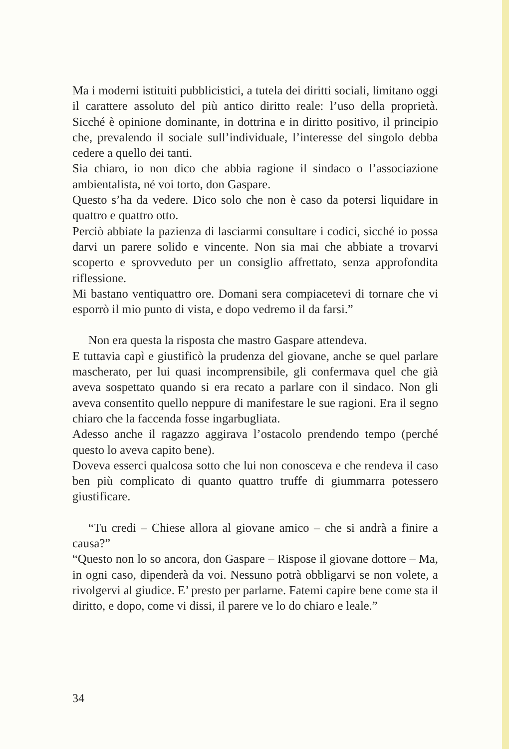Ma i moderni istituiti pubblicistici, a tutela dei diritti sociali, limitano oggi il carattere assoluto del più antico diritto reale: l’uso della proprietà. Sicché è opinione dominante, in dottrina e in diritto positivo, il principio che, prevalendo il sociale sull’individuale, l’interesse del singolo debba cedere a quello dei tanti.
Sia chiaro, io non dico che abbia ragione il sindaco o l’associazione ambientalista, né voi torto, don Gaspare.
Questo s’ha da vedere. Dico solo che non è caso da potersi liquidare in quattro e quattro otto.
Perciò abbiate la pazienza di lasciarmi consultare i codici, sicché io possa darvi un parere solido e vincente. Non sia mai che abbiate a trovarvi scoperto e sprovveduto per un consiglio affrettato, senza approfondita riflessione.
Mi bastano ventiquattro ore. Domani sera compiacetevi di tornare che vi esporrò il mio punto di vista, e dopo vedremo il da farsi.”
Non era questa la risposta che mastro Gaspare attendeva.
E tuttavia capì e giustificò la prudenza del giovane, anche se quel parlare mascherato, per lui quasi incomprensibile, gli confermava quel che già aveva sospettato quando si era recato a parlare con il sindaco. Non gli aveva consentito quello neppure di manifestare le sue ragioni. Era il segno chiaro che la faccenda fosse ingarbugliata.
Adesso anche il ragazzo aggirava l’ostacolo prendendo tempo (perché questo lo aveva capito bene).
Doveva esserci qualcosa sotto che lui non conosceva e che rendeva il caso ben più complicato di quanto quattro truffe di giummarra potessero giustificare.
“Tu credi – Chiese allora al giovane amico – che si andrà a finire a causa?”
“Questo non lo so ancora, don Gaspare – Rispose il giovane dottore – Ma, in ogni caso, dipenderà da voi. Nessuno potrà obbligarvi se non volete, a rivolgervi al giudice. E’ presto per parlarne. Fatemi capire bene come sta il diritto, e dopo, come vi dissi, il parere ve lo do chiaro e leale.”
34